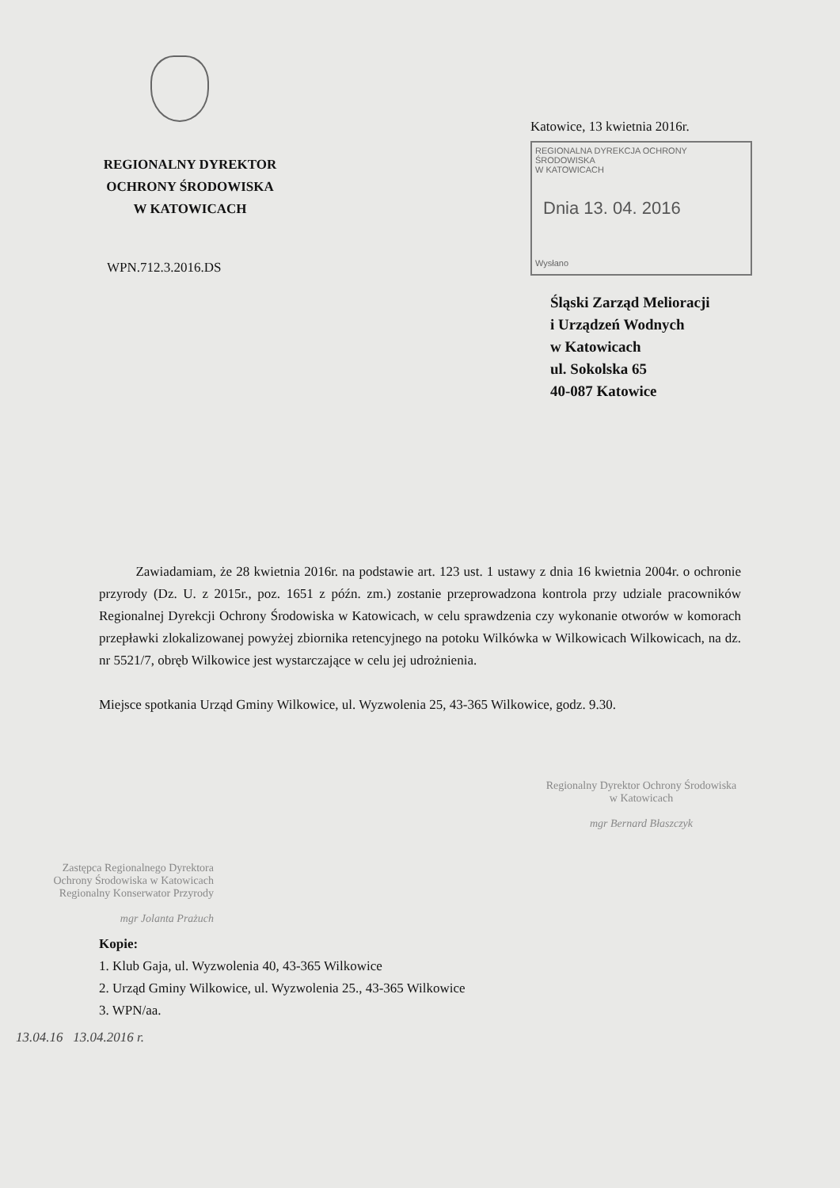REGIONALNY DYREKTOR
OCHRONY ŚRODOWISKA
W KATOWICACH
WPN.712.3.2016.DS
Katowice, 13 kwietnia 2016r.
REGIONALNA DYREKCJA OCHRONY ŚRODOWISKA
W KATOWICACH
Dnia 13. 04. 2016
Wysłano
Śląski Zarząd Melioracji
i Urządzeń Wodnych
w Katowicach
ul. Sokolska 65
40-087 Katowice
Zawiadamiam, że 28 kwietnia 2016r. na podstawie art. 123 ust. 1 ustawy z dnia 16 kwietnia 2004r. o ochronie przyrody (Dz. U. z 2015r., poz. 1651 z późn. zm.) zostanie przeprowadzona kontrola przy udziale pracowników Regionalnej Dyrekcji Ochrony Środowiska w Katowicach, w celu sprawdzenia czy wykonanie otworów w komorach przepławki zlokalizowanej powyżej zbiornika retencyjnego na potoku Wilkówka w Wilkowicach Wilkowicach, na dz. nr 5521/7, obręb Wilkowice jest wystarczające w celu jej udrożnienia.
Miejsce spotkania Urząd Gminy Wilkowice, ul. Wyzwolenia 25, 43-365 Wilkowice, godz. 9.30.
Regionalny Dyrektor Ochrony Środowiska
w Katowicach
mgr Bernard Błaszczyk
Zastępca Regionalnego Dyrektora
Ochrony Środowiska w Katowicach
Regionalny Konserwator Przyrody
mgr Jolanta Prażuch
Kopie:
1. Klub Gaja, ul. Wyzwolenia 40, 43-365 Wilkowice
2. Urząd Gminy Wilkowice, ul. Wyzwolenia 25., 43-365 Wilkowice
3. WPN/aa.
13.04.16 13.04.2016 r.